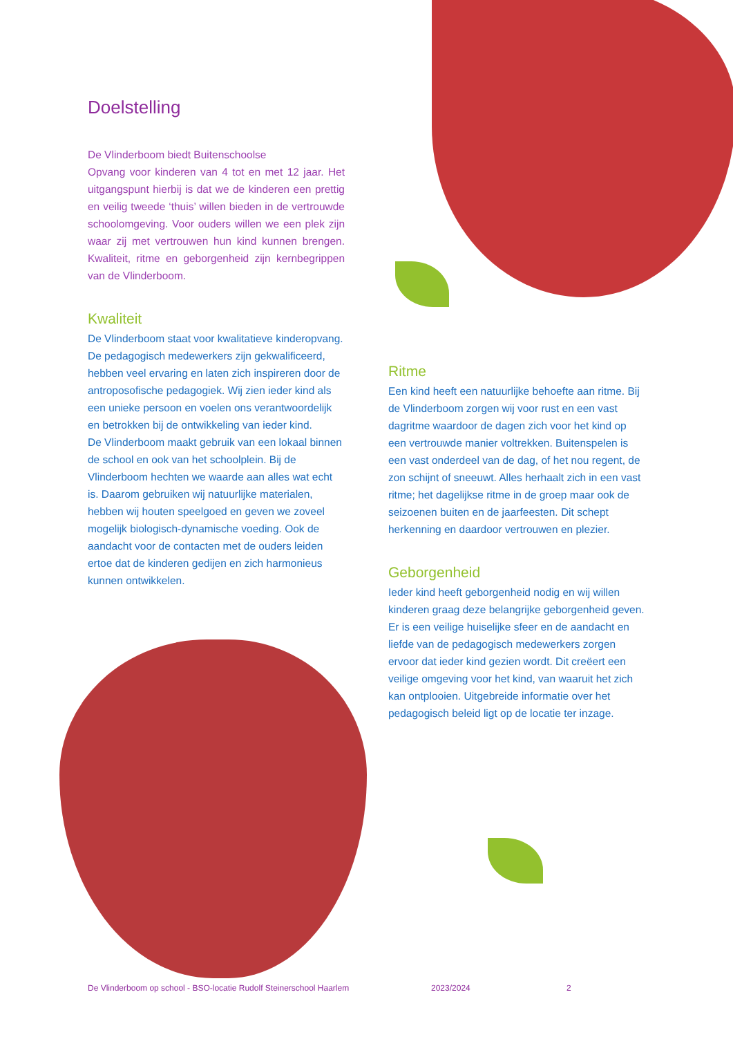Doelstelling
De Vlinderboom biedt Buitenschoolse
Opvang voor kinderen van 4 tot en met 12 jaar. Het uitgangspunt hierbij is dat we de kinderen een prettig en veilig tweede ‘thuis’ willen bieden in de vertrouwde schoolomgeving. Voor ouders willen we een plek zijn waar zij met vertrouwen hun kind kunnen brengen. Kwaliteit, ritme en geborgenheid zijn kernbegrippen van de Vlinderboom.
Kwaliteit
De Vlinderboom staat voor kwalitatieve kinderopvang. De pedagogisch medewerkers zijn gekwalificeerd, hebben veel ervaring en laten zich inspireren door de antroposofische pedagogiek. Wij zien ieder kind als een unieke persoon en voelen ons verantwoordelijk en betrokken bij de ontwikkeling van ieder kind.
De Vlinderboom maakt gebruik van een lokaal binnen de school en ook van het schoolplein. Bij de Vlinderboom hechten we waarde aan alles wat echt is. Daarom gebruiken wij natuurlijke materialen, hebben wij houten speelgoed en geven we zoveel mogelijk biologisch-dynamische voeding. Ook de aandacht voor de contacten met de ouders leiden ertoe dat de kinderen gedijen en zich harmonieus kunnen ontwikkelen.
Ritme
Een kind heeft een natuurlijke behoefte aan ritme. Bij de Vlinderboom zorgen wij voor rust en een vast dagritme waardoor de dagen zich voor het kind op een vertrouwde manier voltrekken. Buitenspelen is een vast onderdeel van de dag, of het nou regent, de zon schijnt of sneeuwt. Alles herhaalt zich in een vast ritme; het dagelijkse ritme in de groep maar ook de seizoenen buiten en de jaarfeesten. Dit schept herkenning en daardoor vertrouwen en plezier.
Geborgenheid
Ieder kind heeft geborgenheid nodig en wij willen kinderen graag deze belangrijke geborgenheid geven. Er is een veilige huiselijke sfeer en de aandacht en liefde van de pedagogisch medewerkers zorgen ervoor dat ieder kind gezien wordt. Dit creëert een veilige omgeving voor het kind, van waaruit het zich kan ontplooien. Uitgebreide informatie over het pedagogisch beleid ligt op de locatie ter inzage.
De Vlinderboom op school - BSO-locatie Rudolf Steinerschool Haarlem 2023/2024 2